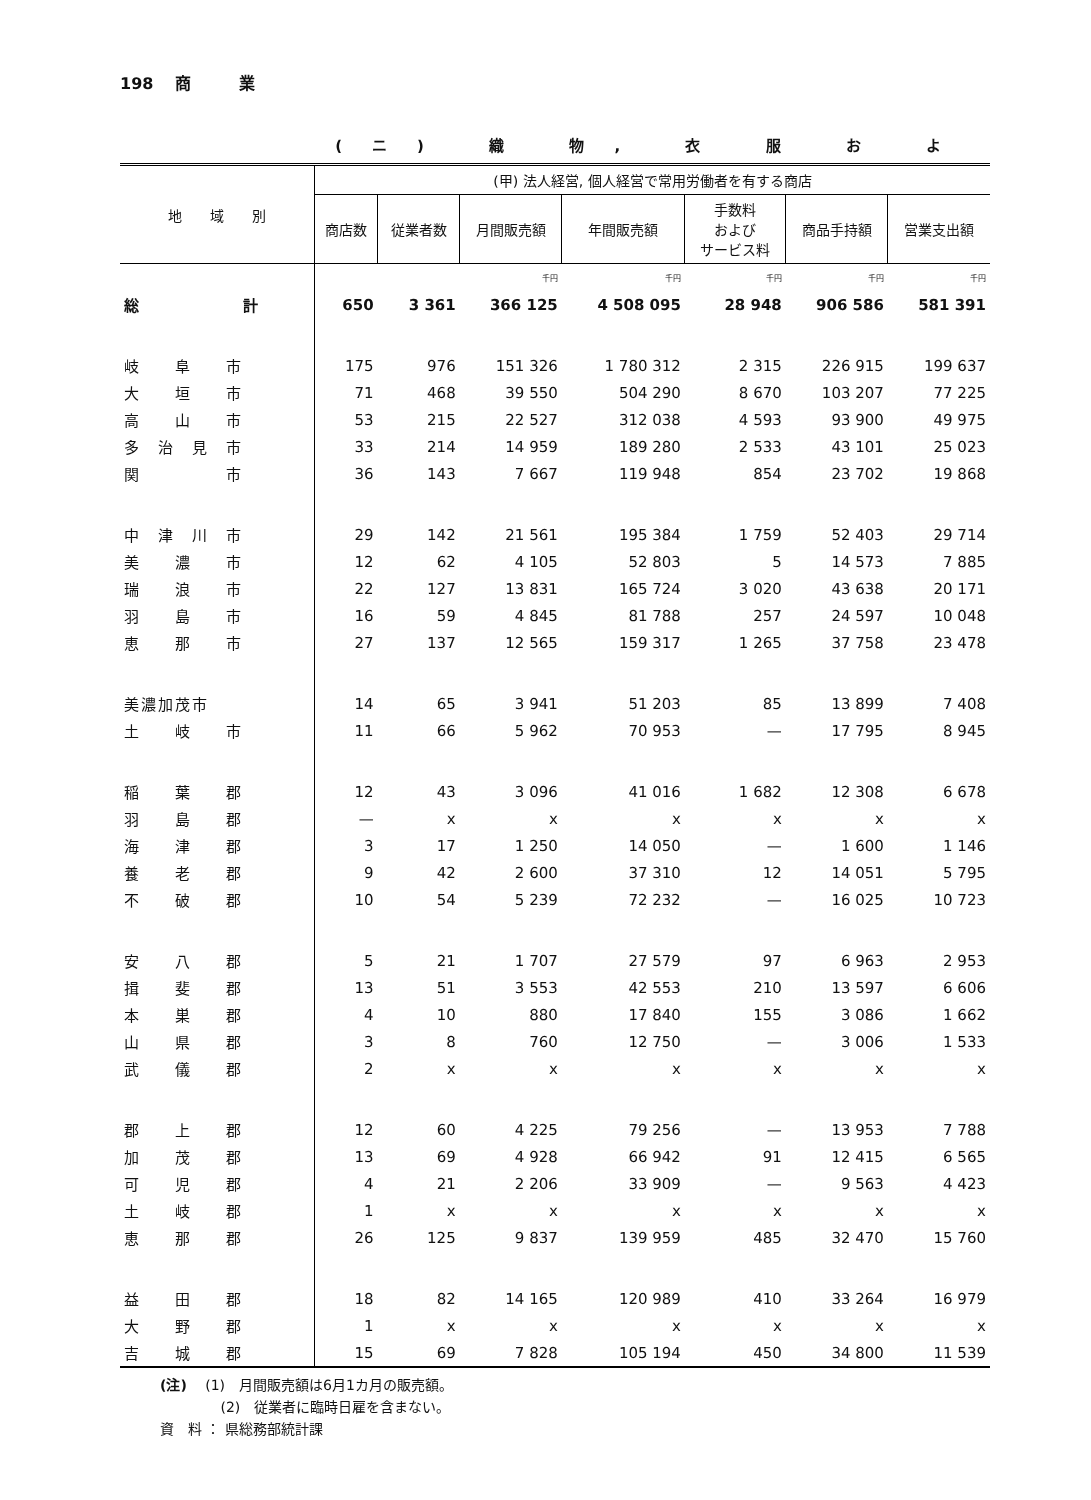198 　商　　　業
(ニ) 織 物, 衣 服 お よ
| 地 域 別 | (甲) 法人経営, 個人経営で常用労働者を有する商店 | | | | | | |
| --- | --- | --- | --- | --- | --- | --- | --- |
| | 商店数 | 従業者数 | 月間販売額 | 年間販売額 | 手数料 および サービス料 | 商品手持額 | 営業支出額 |
| | | | 千円 | 千円 | 千円 | 千円 | 千円 |
| 総 計 | 650 | 3 361 | 366 125 | 4 508 095 | 28 948 | 906 586 | 581 391 |
| 岐 阜 市 | 175 | 976 | 151 326 | 1 780 312 | 2 315 | 226 915 | 199 637 |
| 大 垣 市 | 71 | 468 | 39 550 | 504 290 | 8 670 | 103 207 | 77 225 |
| 高 山 市 | 53 | 215 | 22 527 | 312 038 | 4 593 | 93 900 | 49 975 |
| 多 治 見 市 | 33 | 214 | 14 959 | 189 280 | 2 533 | 43 101 | 25 023 |
| 関 市 | 36 | 143 | 7 667 | 119 948 | 854 | 23 702 | 19 868 |
| 中 津 川 市 | 29 | 142 | 21 561 | 195 384 | 1 759 | 52 403 | 29 714 |
| 美 濃 市 | 12 | 62 | 4 105 | 52 803 | 5 | 14 573 | 7 885 |
| 瑞 浪 市 | 22 | 127 | 13 831 | 165 724 | 3 020 | 43 638 | 20 171 |
| 羽 島 市 | 16 | 59 | 4 845 | 81 788 | 257 | 24 597 | 10 048 |
| 恵 那 市 | 27 | 137 | 12 565 | 159 317 | 1 265 | 37 758 | 23 478 |
| 美濃加茂市 | 14 | 65 | 3 941 | 51 203 | 85 | 13 899 | 7 408 |
| 土 岐 市 | 11 | 66 | 5 962 | 70 953 | — | 17 795 | 8 945 |
| 稲 葉 郡 | 12 | 43 | 3 096 | 41 016 | 1 682 | 12 308 | 6 678 |
| 羽 島 郡 | — | x | x | x | x | x | x |
| 海 津 郡 | 3 | 17 | 1 250 | 14 050 | — | 1 600 | 1 146 |
| 養 老 郡 | 9 | 42 | 2 600 | 37 310 | 12 | 14 051 | 5 795 |
| 不 破 郡 | 10 | 54 | 5 239 | 72 232 | — | 16 025 | 10 723 |
| 安 八 郡 | 5 | 21 | 1 707 | 27 579 | 97 | 6 963 | 2 953 |
| 揖 斐 郡 | 13 | 51 | 3 553 | 42 553 | 210 | 13 597 | 6 606 |
| 本 巣 郡 | 4 | 10 | 880 | 17 840 | 155 | 3 086 | 1 662 |
| 山 県 郡 | 3 | 8 | 760 | 12 750 | — | 3 006 | 1 533 |
| 武 儀 郡 | 2 | x | x | x | x | x | x |
| 郡 上 郡 | 12 | 60 | 4 225 | 79 256 | — | 13 953 | 7 788 |
| 加 茂 郡 | 13 | 69 | 4 928 | 66 942 | 91 | 12 415 | 6 565 |
| 可 児 郡 | 4 | 21 | 2 206 | 33 909 | — | 9 563 | 4 423 |
| 土 岐 郡 | 1 | x | x | x | x | x | x |
| 恵 那 郡 | 26 | 125 | 9 837 | 139 959 | 485 | 32 470 | 15 760 |
| 益 田 郡 | 18 | 82 | 14 165 | 120 989 | 410 | 33 264 | 16 979 |
| 大 野 郡 | 1 | x | x | x | x | x | x |
| 吉 城 郡 | 15 | 69 | 7 828 | 105 194 | 450 | 34 800 | 11 539 |
(注)　 (1)　月間販売額は6月1カ月の販売額。
　　　　 (2)　従業者に臨時日雇を含まない。
資　料 ： 県総務部統計課